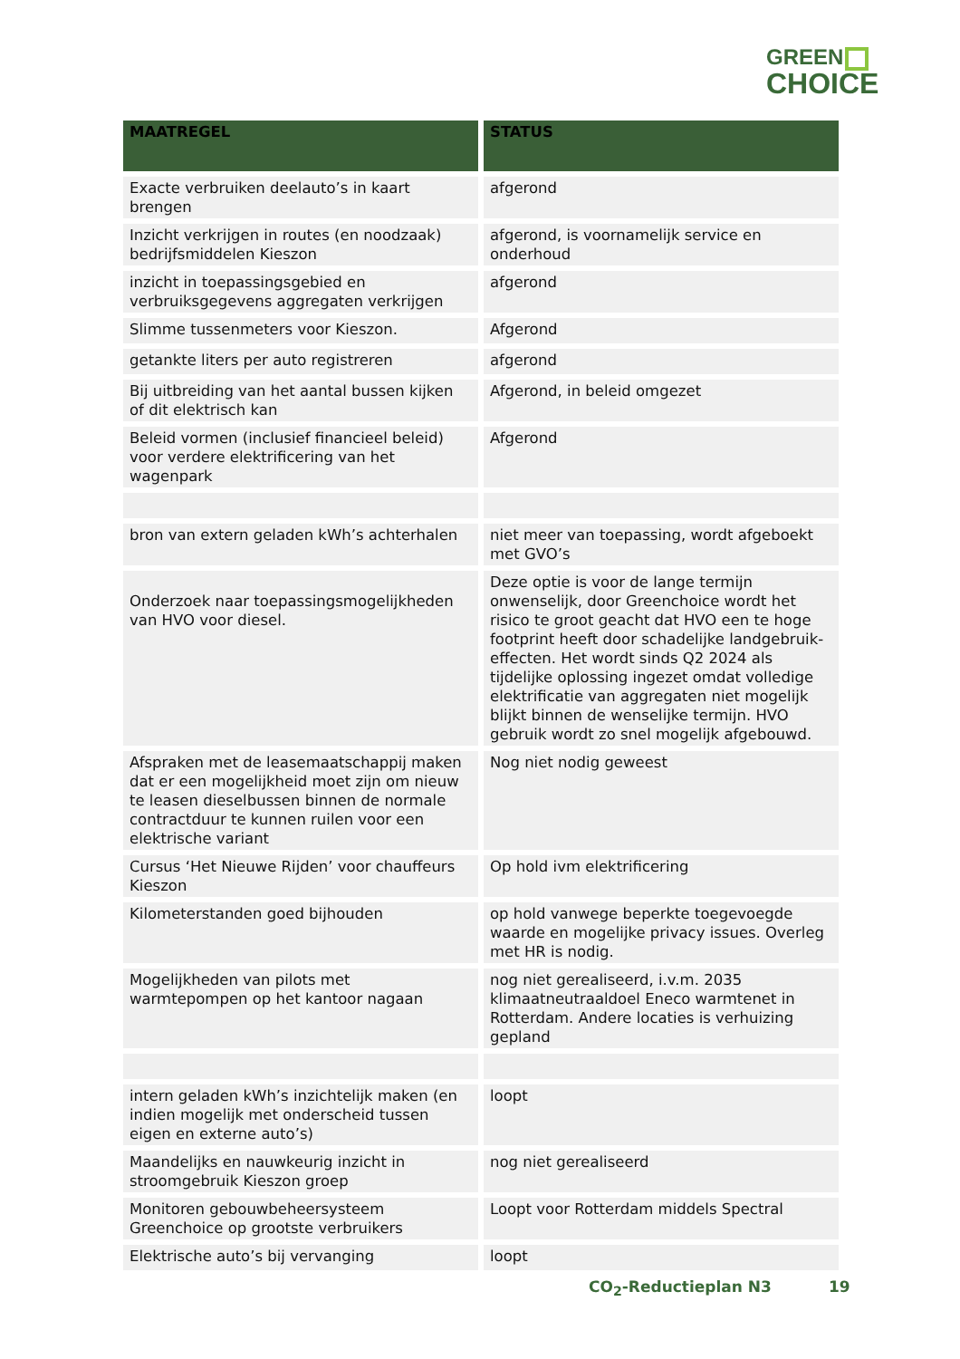GREEN
CHOICE
| MAATREGEL | STATUS |
| --- | --- |
| Exacte verbruiken deelauto’s in kaart brengen | afgerond |
| Inzicht verkrijgen in routes (en noodzaak) bedrijfsmiddelen Kieszon | afgerond, is voornamelijk service en onderhoud |
| inzicht in toepassingsgebied en verbruiksgegevens aggregaten verkrijgen | afgerond |
| Slimme tussenmeters voor Kieszon. | Afgerond |
| getankte liters per auto registreren | afgerond |
| Bij uitbreiding van het aantal bussen kijken of dit elektrisch kan | Afgerond, in beleid omgezet |
| Beleid vormen (inclusief financieel beleid) voor verdere elektrificering van het wagenpark | Afgerond |
| bron van extern geladen kWh’s achterhalen | niet meer van toepassing, wordt afgeboekt met GVO’s |
| Onderzoek naar toepassingsmogelijkheden van HVO voor diesel. | Deze optie is voor de lange termijn onwenselijk, door Greenchoice wordt het risico te groot geacht dat HVO een te hoge footprint heeft door schadelijke landgebruik-effecten. Het wordt sinds Q2 2024 als tijdelijke oplossing ingezet omdat volledige elektrificatie van aggregaten niet mogelijk blijkt binnen de wenselijke termijn. HVO gebruik wordt zo snel mogelijk afgebouwd. |
| Afspraken met de leasemaatschappij maken dat er een mogelijkheid moet zijn om nieuw te leasen dieselbussen binnen de normale contractduur te kunnen ruilen voor een elektrische variant | Nog niet nodig geweest |
| Cursus ‘Het Nieuwe Rijden’ voor chauffeurs Kieszon | Op hold ivm elektrificering |
| Kilometerstanden goed bijhouden | op hold vanwege beperkte toegevoegde waarde en mogelijke privacy issues. Overleg met HR is nodig. |
| Mogelijkheden van pilots met warmtepompen op het kantoor nagaan | nog niet gerealiseerd, i.v.m. 2035 klimaatneutraaldoel Eneco warmtenet in Rotterdam. Andere locaties is verhuizing gepland |
| intern geladen kWh’s inzichtelijk maken (en indien mogelijk met onderscheid tussen eigen en externe auto’s) | loopt |
| Maandelijks en nauwkeurig inzicht in stroomgebruik Kieszon groep | nog niet gerealiseerd |
| Monitoren gebouwbeheersysteem Greenchoice op grootste verbruikers | Loopt voor Rotterdam middels Spectral |
| Elektrische auto’s bij vervanging | loopt |
CO<sub>2</sub>-Reductieplan N3 19